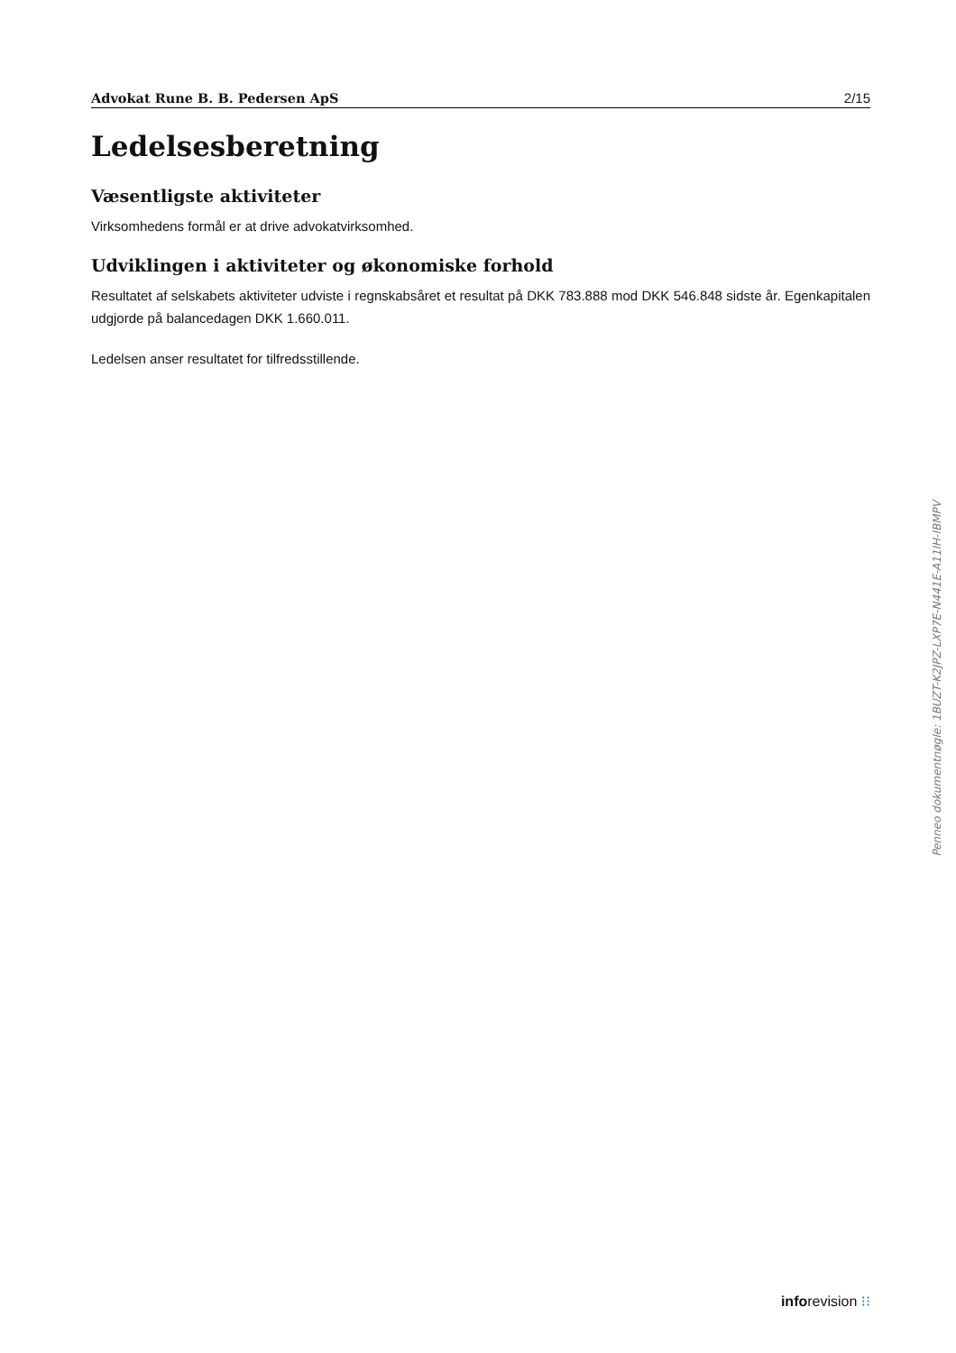Advokat Rune B. B. Pedersen ApS 2/15
Ledelsesberetning
Væsentligste aktiviteter
Virksomhedens formål er at drive advokatvirksomhed.
Udviklingen i aktiviteter og økonomiske forhold
Resultatet af selskabets aktiviteter udviste i regnskabsåret et resultat på DKK 783.888 mod DKK 546.848 sidste år. Egenkapitalen udgjorde på balancedagen DKK 1.660.011.
Ledelsen anser resultatet for tilfredsstillende.
Penneo dokumentnøgle: 1BUZT-K2JPZ-LXP7E-N441E-A11IH-IBMPV
inforevision ⁝⁝